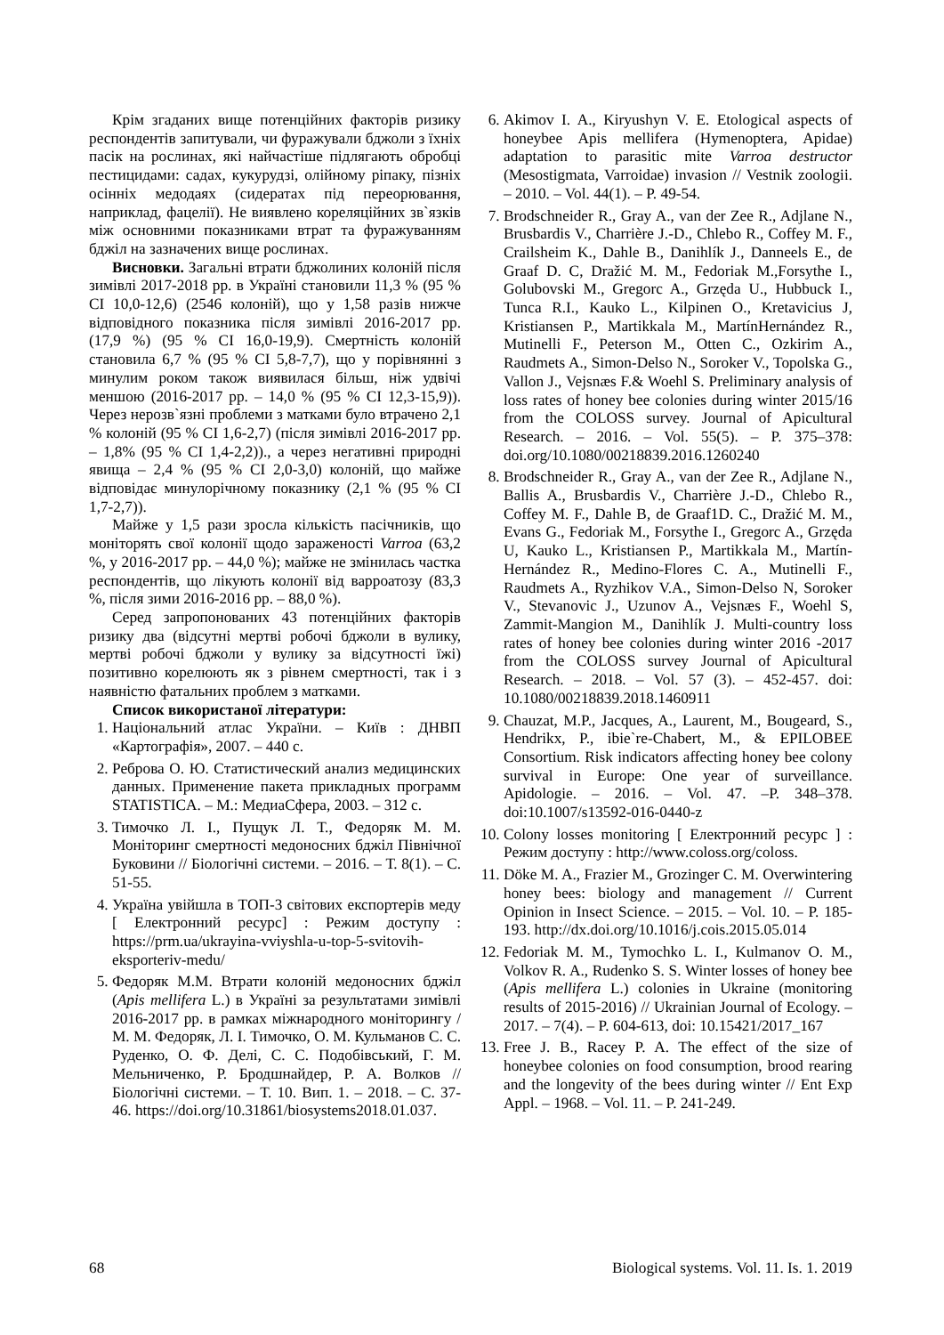Крім згаданих вище потенційних факторів ризику респондентів запитували, чи фуражували бджоли з їхніх пасік на рослинах, які найчастіше підлягають обробці пестицидами: садах, кукурудзі, олійному ріпаку, пізніх осінніх медодаях (сидератах під переорювання, наприклад, фацелії). Не виявлено кореляційних зв`язків між основними показниками втрат та фуражуванням бджіл на зазначених вище рослинах.
Висновки. Загальні втрати бджолиних колоній після зимівлі 2017-2018 рр. в Україні становили 11,3 % (95 % CI 10,0-12,6) (2546 колоній), що у 1,58 разів нижче відповідного показника після зимівлі 2016-2017 рр. (17,9 %) (95 % CI 16,0-19,9). Смертність колоній становила 6,7 % (95 % CI 5,8-7,7), що у порівнянні з минулим роком також виявилася більш, ніж удвічі меншою (2016-2017 рр. – 14,0 % (95 % CI 12,3-15,9)). Через нерозв`язні проблеми з матками було втрачено 2,1 % колоній (95 % CI 1,6-2,7) (після зимівлі 2016-2017 рр. – 1,8% (95 % CI 1,4-2,2))., а через негативні природні явища – 2,4 % (95 % CI 2,0-3,0) колоній, що майже відповідає минулорічному показнику (2,1 % (95 % CI 1,7-2,7)).
Майже у 1,5 рази зросла кількість пасічників, що моніторять свої колонії щодо зараженості Varroa (63,2 %, у 2016-2017 рр. – 44,0 %); майже не змінилась частка респондентів, що лікують колонії від варроатозу (83,3 %, після зими 2016-2016 рр. – 88,0 %).
Серед запропонованих 43 потенційних факторів ризику два (відсутні мертві робочі бджоли в вулику, мертві робочі бджоли у вулику за відсутності їжі) позитивно корелюють як з рівнем смертності, так і з наявністю фатальних проблем з матками.
Список використаної літератури:
1. Національний атлас України. – Київ : ДНВП «Картографія», 2007. – 440 с.
2. Реброва О. Ю. Статистический анализ медицинских данных. Применение пакета прикладных программ STATISTICA. – М.: МедиаСфера, 2003. – 312 с.
3. Тимочко Л. І., Пущук Л. Т., Федоряк М. М. Моніторинг смертності медоносних бджіл Північної Буковини // Біологічні системи. – 2016. – Т. 8(1). – С. 51-55.
4. Україна увійшла в ТОП-3 світових експортерів меду [ Електронний ресурс] : Режим доступу : https://prm.ua/ukrayina-vviyshla-u-top-5-svitovih-eksporteriv-medu/
5. Федоряк М.М. Втрати колоній медоносних бджіл (Apis mellifera L.) в Україні за результатами зимівлі 2016-2017 рр. в рамках міжнародного моніторингу / М. М. Федоряк, Л. І. Тимочко, О. М. Кульманов С. С. Руденко, О. Ф. Делі, С. С. Подобівський, Г. М. Мельниченко, Р. Бродшнайдер, Р. А. Волков // Біологічні системи. – Т. 10. Вип. 1. – 2018. – С. 37-46. https://doi.org/10.31861/biosystems2018.01.037.
6. Akimov I. A., Kiryushyn V. E. Etological aspects of honeybee Apis mellifera (Hymenoptera, Apidae) adaptation to parasitic mite Varroa destructor (Mesostigmata, Varroidae) invasion // Vestnik zoologii. – 2010. – Vol. 44(1). – P. 49-54.
7. Brodschneider R., Gray A., van der Zee R., Adjlane N., Brusbardis V., Charrière J.-D., Chlebo R., Coffey M. F., Crailsheim K., Dahle B., Danihlík J., Danneels E., de Graaf D. C, Dražić M. M., Fedoriak M.,Forsythe I., Golubovski M., Gregorc A., Grzęda U., Hubbuck I., Tunca R.I., Kauko L., Kilpinen O., Kretavicius J, Kristiansen P., Martikkala M., MartínHernández R., Mutinelli F., Peterson M., Otten C., Ozkirim A., Raudmets A., Simon-Delso N., Soroker V., Topolska G., Vallon J., Vejsnæs F.& Woehl S. Preliminary analysis of loss rates of honey bee colonies during winter 2015/16 from the COLOSS survey. Journal of Apicultural Research. – 2016. – Vol. 55(5). – P. 375–378: doi.org/10.1080/00218839.2016.1260240
8. Brodschneider R., Gray A., van der Zee R., Adjlane N., Ballis A., Brusbardis V., Charrière J.-D., Chlebo R., Coffey M. F., Dahle B, de Graaf1D. C., Dražić M. M., Evans G., Fedoriak M., Forsythe I., Gregorc A., Grzęda U, Kauko L., Kristiansen P., Martikkala M., Martín-Hernández R., Medino-Flores C. A., Mutinelli F., Raudmets A., Ryzhikov V.A., Simon-Delso N, Soroker V., Stevanovic J., Uzunov A., Vejsnæs F., Woehl S, Zammit-Mangion M., Danihlík J. Multi-country loss rates of honey bee colonies during winter 2016 -2017 from the COLOSS survey Journal of Apicultural Research. – 2018. – Vol. 57 (3). – 452-457. doi: 10.1080/00218839.2018.1460911
9. Chauzat, M.P., Jacques, A., Laurent, M., Bougeard, S., Hendrikx, P., ibie`re-Chabert, M., & EPILOBEE Consortium. Risk indicators affecting honey bee colony survival in Europe: One year of surveillance. Apidologie. – 2016. – Vol. 47. –P. 348–378. doi:10.1007/s13592-016-0440-z
10. Colony losses monitoring [ Електронний ресурс ] : Режим доступу : http://www.coloss.org/coloss.
11. Döke M. A., Frazier M., Grozinger C. M. Overwintering honey bees: biology and management // Current Opinion in Insect Science. – 2015. – Vol. 10. – P. 185-193. http://dx.doi.org/10.1016/j.cois.2015.05.014
12. Fedoriak M. M., Tymochko L. I., Kulmanov O. M., Volkov R. A., Rudenko S. S. Winter losses of honey bee (Apis mellifera L.) colonies in Ukraine (monitoring results of 2015-2016) // Ukrainian Journal of Ecology. – 2017. – 7(4). – P. 604-613, doi: 10.15421/2017_167
13. Free J. B., Racey P. A. The effect of the size of honeybee colonies on food consumption, brood rearing and the longevity of the bees during winter // Ent Exp Appl. – 1968. – Vol. 11. – P. 241-249.
68 Biological systems. Vol. 11. Is. 1. 2019